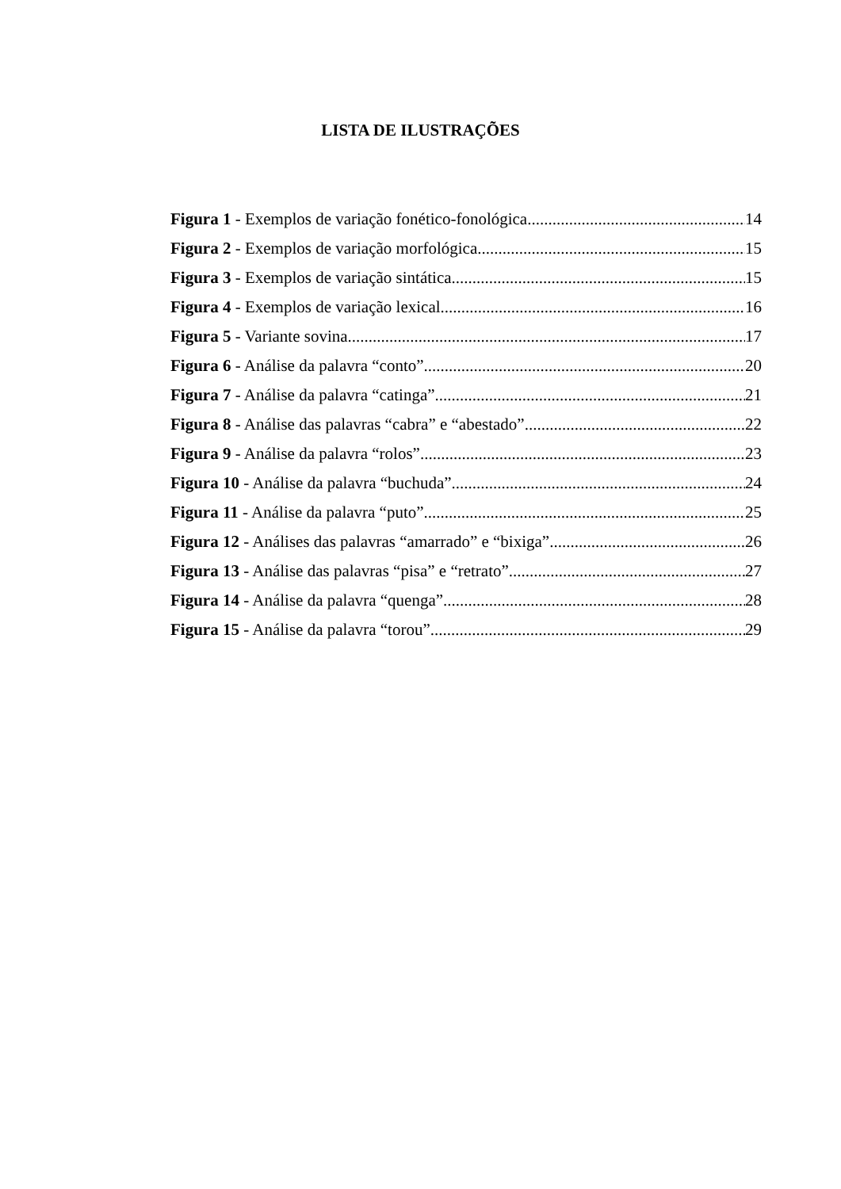LISTA DE ILUSTRAÇÕES
Figura 1 - Exemplos de variação fonético-fonológica 14
Figura 2 - Exemplos de variação morfológica 15
Figura 3 - Exemplos de variação sintática 15
Figura 4 - Exemplos de variação lexical 16
Figura 5 - Variante sovina 17
Figura 6 - Análise da palavra “conto” 20
Figura 7 - Análise da palavra “catinga” 21
Figura 8 - Análise das palavras “cabra” e “abestado” 22
Figura 9 - Análise da palavra “rolos” 23
Figura 10 - Análise da palavra “buchuda” 24
Figura 11 - Análise da palavra “puto” 25
Figura 12 - Análises das palavras “amarrado” e “bixiga” 26
Figura 13 - Análise das palavras “pisa” e “retrato” 27
Figura 14 - Análise da palavra “quenga” 28
Figura 15 - Análise da palavra “torou” 29